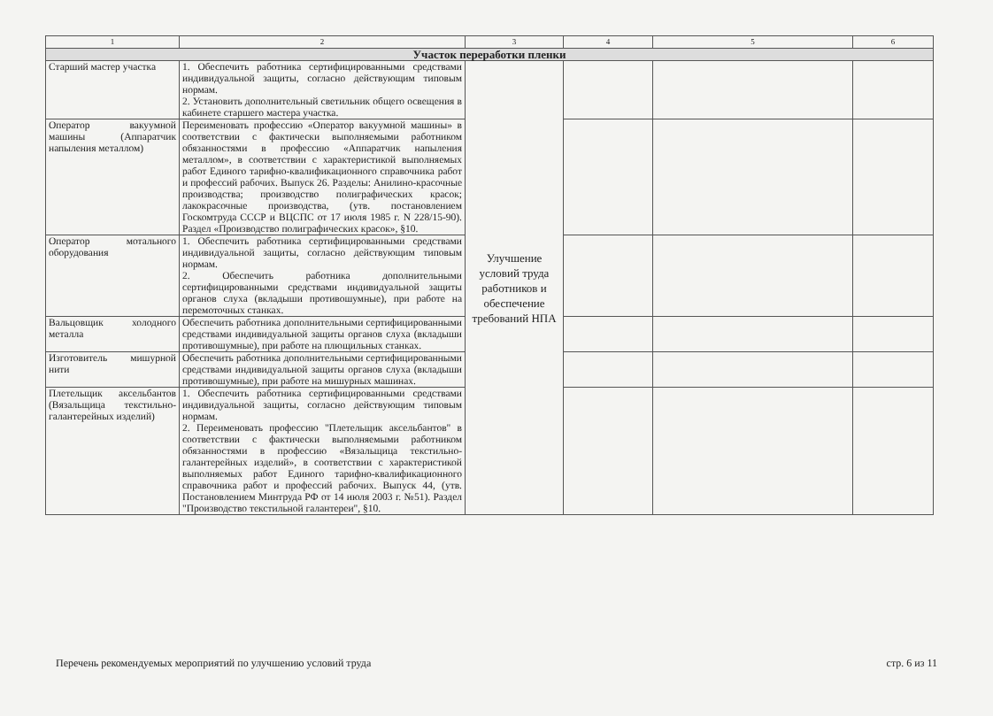| 1 | 2 | 3 | 4 | 5 | 6 |
| --- | --- | --- | --- | --- | --- |
| Участок переработки пленки | | | | | |
| Старший мастер участка | 1. Обеспечить работника сертифицированными средствами индивидуальной защиты, согласно действующим типовым нормам. 2. Установить дополнительный светильник общего освещения в кабинете старшего мастера участка. | Улучшение условий труда работников и обеспечение требований НПА | | | |
| Оператор вакуумной машины (Аппаратчик напыления металлом) | Переименовать профессию «Оператор вакуумной машины» в соответствии с фактически выполняемыми работником обязанностями в профессию «Аппаратчик напыления металлом», в соответствии с характеристикой выполняемых работ Единого тарифно-квалификационного справочника работ и профессий рабочих. Выпуск 26. Разделы: Анилино-красочные производства; производство полиграфических красок; лакокрасочные производства, (утв. постановлением Госкомтруда СССР и ВЦСПС от 17 июля 1985 г. N 228/15-90). Раздел «Производство полиграфических красок», §10. | | | | |
| Оператор мотального оборудования | 1. Обеспечить работника сертифицированными средствами индивидуальной защиты, согласно действующим типовым нормам. 2. Обеспечить работника дополнительными сертифицированными средствами индивидуальной защиты органов слуха (вкладыши противошумные), при работе на перемоточных станках. | | | | |
| Вальцовщик холодного металла | Обеспечить работника дополнительными сертифицированными средствами индивидуальной защиты органов слуха (вкладыши противошумные), при работе на плющильных станках. | | | | |
| Изготовитель мишурной нити | Обеспечить работника дополнительными сертифицированными средствами индивидуальной защиты органов слуха (вкладыши противошумные), при работе на мишурных машинах. | | | | |
| Плетельщик аксельбантов (Вязальщица текстильно-галантерейных изделий) | 1. Обеспечить работника сертифицированными средствами индивидуальной защиты, согласно действующим типовым нормам. 2. Переименовать профессию "Плетельщик аксельбантов" в соответствии с фактически выполняемыми работником обязанностями в профессию «Вязальщица текстильно-галантерейных изделий», в соответствии с характеристикой выполняемых работ Единого тарифно-квалификационного справочника работ и профессий рабочих. Выпуск 44, (утв. Постановлением Минтруда РФ от 14 июля 2003 г. №51). Раздел "Производство текстильной галантереи", §10. | | | | |
Перечень рекомендуемых мероприятий по улучшению условий труда стр. 6 из 11